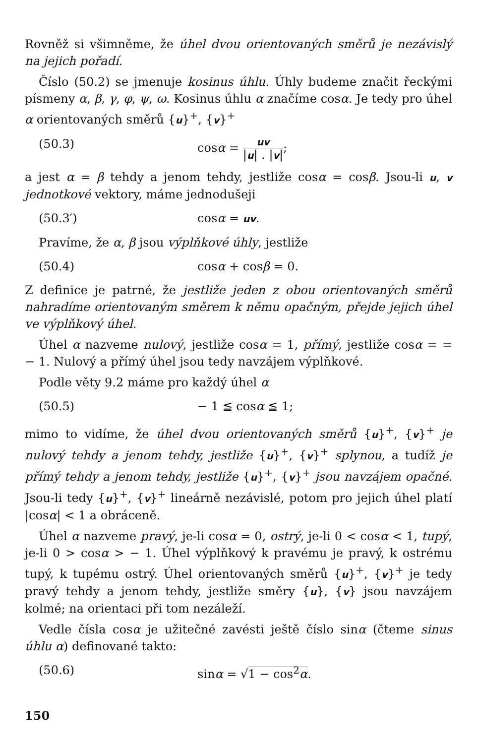Rovněž si všimněme, že úhel dvou orientovaných směrů je nezávislý na jejich pořadí.
Číslo (50.2) se jmenuje kosinus úhlu. Úhly budeme značit řeckými písmeny α, β, γ, φ, ψ, ω. Kosinus úhlu α značíme cosα. Je tedy pro úhel α orientovaných směrů {u}<sup>+</sup>, {v}<sup>+</sup>
(50.3) cosα = uv |u| . |v|;
a jest α = β tehdy a jenom tehdy, jestliže cosα = cosβ. Jsou-li u, v jednotkové vektory, máme jednodušeji
(50.3′) cosα = uv.
Pravíme, že α, β jsou výplňkové úhly, jestliže
(50.4) cosα + cosβ = 0.
Z definice je patrné, že jestliže jeden z obou orientovaných směrů nahradíme orientovaným směrem k němu opačným, přejde jejich úhel ve výplňkový úhel.
Úhel α nazveme nulový, jestliže cosα = 1, přímý, jestliže cosα = = − 1. Nulový a přímý úhel jsou tedy navzájem výplňkové.
Podle věty 9.2 máme pro každý úhel α
(50.5) − 1 ≦ cosα ≦ 1;
mimo to vidíme, že úhel dvou orientovaných směrů {u}<sup>+</sup>, {v}<sup>+</sup> je nulový tehdy a jenom tehdy, jestliže {u}<sup>+</sup>, {v}<sup>+</sup> splynou, a tudíž je přímý tehdy a jenom tehdy, jestliže {u}<sup>+</sup>, {v}<sup>+</sup> jsou navzájem opačné. Jsou-li tedy {u}<sup>+</sup>, {v}<sup>+</sup> lineárně nezávislé, potom pro jejich úhel platí |cosα| < 1 a obráceně.
Úhel α nazveme pravý, je-li cosα = 0, ostrý, je-li 0 < cosα < 1, tupý, je-li 0 > cosα > − 1. Úhel výplňkový k pravému je pravý, k ostrému tupý, k tupému ostrý. Úhel orientovaných směrů {u}<sup>+</sup>, {v}<sup>+</sup> je tedy pravý tehdy a jenom tehdy, jestliže směry {u}, {v} jsou navzájem kolmé; na orientaci při tom nezáleží.
Vedle čísla cosα je užitečné zavésti ještě číslo sinα (čteme sinus úhlu α) definované takto:
(50.6) sinα = √1 − cos<sup>2</sup>α.
150